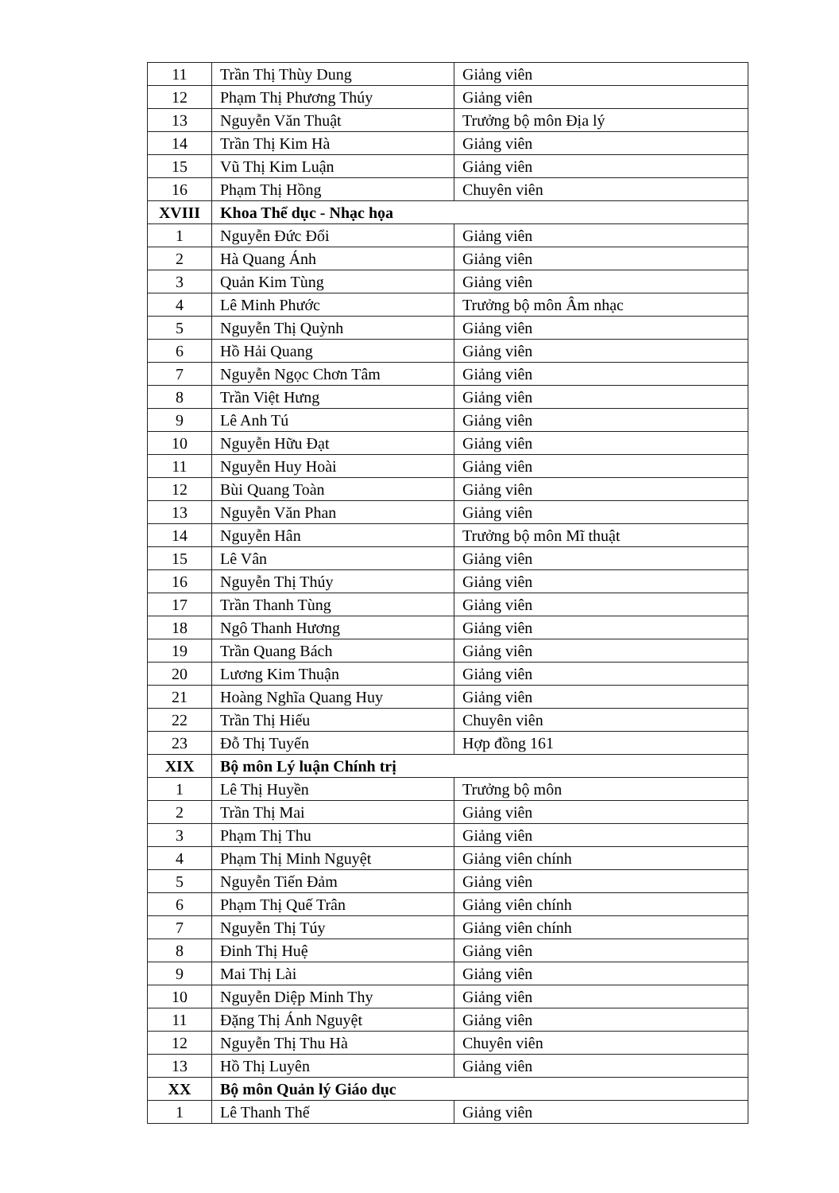| 11 | Trần Thị Thùy Dung | Giảng viên |
| 12 | Phạm Thị Phương Thúy | Giảng viên |
| 13 | Nguyễn Văn Thuật | Trưởng bộ môn Địa lý |
| 14 | Trần Thị Kim Hà | Giảng viên |
| 15 | Vũ Thị Kim Luận | Giảng viên |
| 16 | Phạm Thị Hồng | Chuyên viên |
| XVIII | Khoa Thể dục - Nhạc họa | |
| 1 | Nguyễn Đức Đổi | Giảng viên |
| 2 | Hà Quang Ánh | Giảng viên |
| 3 | Quản Kim Tùng | Giảng viên |
| 4 | Lê Minh Phước | Trưởng bộ môn Âm nhạc |
| 5 | Nguyễn Thị Quỳnh | Giảng viên |
| 6 | Hồ Hải Quang | Giảng viên |
| 7 | Nguyễn Ngọc Chơn Tâm | Giảng viên |
| 8 | Trần Việt Hưng | Giảng viên |
| 9 | Lê Anh Tú | Giảng viên |
| 10 | Nguyễn Hữu Đạt | Giảng viên |
| 11 | Nguyễn Huy Hoài | Giảng viên |
| 12 | Bùi Quang Toàn | Giảng viên |
| 13 | Nguyễn Văn Phan | Giảng viên |
| 14 | Nguyễn Hân | Trưởng bộ môn Mĩ thuật |
| 15 | Lê Vân | Giảng viên |
| 16 | Nguyễn Thị Thúy | Giảng viên |
| 17 | Trần Thanh Tùng | Giảng viên |
| 18 | Ngô Thanh Hương | Giảng viên |
| 19 | Trần Quang Bách | Giảng viên |
| 20 | Lương Kim Thuận | Giảng viên |
| 21 | Hoàng Nghĩa Quang Huy | Giảng viên |
| 22 | Trần Thị Hiếu | Chuyên viên |
| 23 | Đỗ Thị Tuyến | Hợp đồng 161 |
| XIX | Bộ môn Lý luận Chính trị | |
| 1 | Lê Thị Huyền | Trưởng bộ môn |
| 2 | Trần Thị Mai | Giảng viên |
| 3 | Phạm Thị Thu | Giảng viên |
| 4 | Phạm Thị Minh Nguyệt | Giảng viên chính |
| 5 | Nguyễn Tiến Đảm | Giảng viên |
| 6 | Phạm Thị Quế Trân | Giảng viên chính |
| 7 | Nguyễn Thị Túy | Giảng viên chính |
| 8 | Đinh Thị Huệ | Giảng viên |
| 9 | Mai Thị Lài | Giảng viên |
| 10 | Nguyễn Diệp Minh Thy | Giảng viên |
| 11 | Đặng Thị Ánh Nguyệt | Giảng viên |
| 12 | Nguyễn Thị Thu Hà | Chuyên viên |
| 13 | Hồ Thị Luyên | Giảng viên |
| XX | Bộ môn Quản lý Giáo dục | |
| 1 | Lê Thanh Thế | Giảng viên |